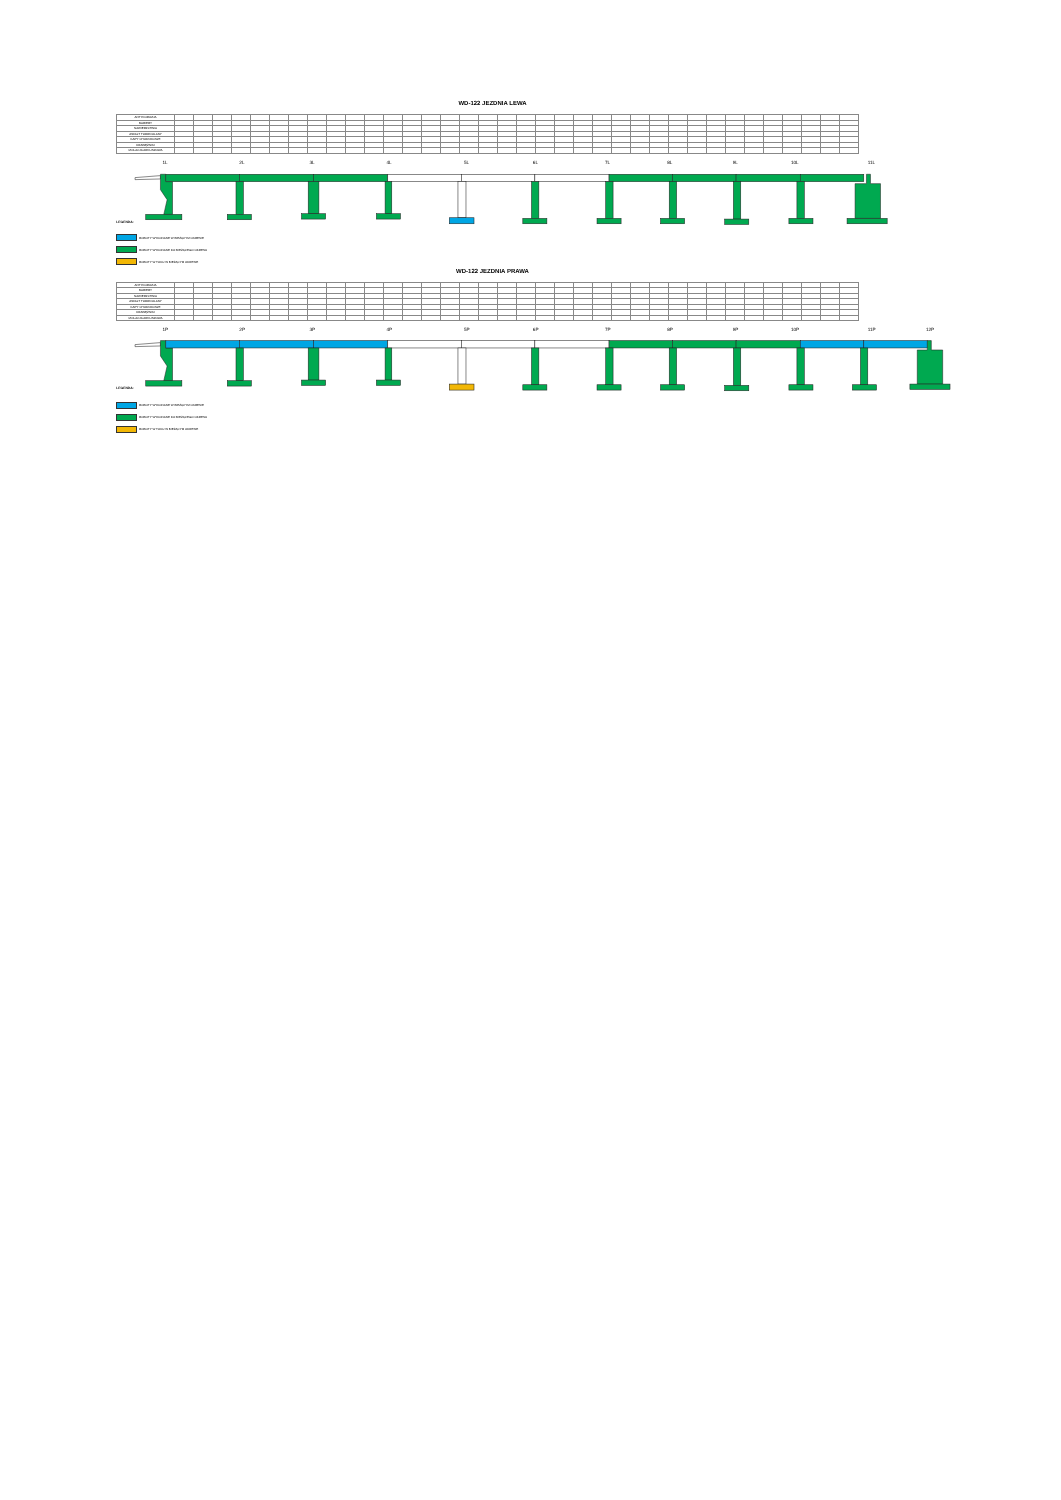WD-122 JEZDNIA LEWA
| ANTYKOROZJA | | | | | | | | | | | | | | | | | | | | | | | | | | | | | | | | | | | | |
| BARIERY | | | | | | | | | | | | | | | | | | | | | | | | | | | | | | | | | | | | |
| NAWIERZCHNIA | | | | | | | | | | | | | | | | | | | | | | | | | | | | | | | | | | | | |
| ASFALT TWARDOLANY | | | | | | | | | | | | | | | | | | | | | | | | | | | | | | | | | | | | |
| KAPY CHODNIKOWE | | | | | | | | | | | | | | | | | | | | | | | | | | | | | | | | | | | | |
| KRAWĘŻNIKI | | | | | | | | | | | | | | | | | | | | | | | | | | | | | | | | | | | | |
| IZOLACJA ARKUSZOWA | | | | | | | | | | | | | | | | | | | | | | | | | | | | | | | | | | | | |
1L
2L
3L
4L
5L
6L
7L
8L
9L
10L
11L
LEGENDA:
ROBOTY WYKONANE W BIEŻĄCYM OKRESIE
ROBOTY WYKONANE DO BIEŻĄCEGO OKRESU
ROBOTY W TOKU W BIEŻĄCYM OKRESIE
WD-122 JEZDNIA PRAWA
| ANTYKOROZJA | | | | | | | | | | | | | | | | | | | | | | | | | | | | | | | | | | | | |
| BARIERY | | | | | | | | | | | | | | | | | | | | | | | | | | | | | | | | | | | | |
| NAWIERZCHNIA | | | | | | | | | | | | | | | | | | | | | | | | | | | | | | | | | | | | |
| ASFALT TWARDOLANY | | | | | | | | | | | | | | | | | | | | | | | | | | | | | | | | | | | | |
| KAPY CHODNIKOWE | | | | | | | | | | | | | | | | | | | | | | | | | | | | | | | | | | | | |
| KRAWĘŻNIKI | | | | | | | | | | | | | | | | | | | | | | | | | | | | | | | | | | | | |
| IZOLACJA ARKUSZOWA | | | | | | | | | | | | | | | | | | | | | | | | | | | | | | | | | | | | |
1P
2P
3P
4P
5P
6P
7P
8P
9P
10P
11P
12P
LEGENDA:
ROBOTY WYKONANE W BIEŻĄCYM OKRESIE
ROBOTY WYKONANE DO BIEŻĄCEGO OKRESU
ROBOTY W TOKU W BIEŻĄCYM OKRESIE